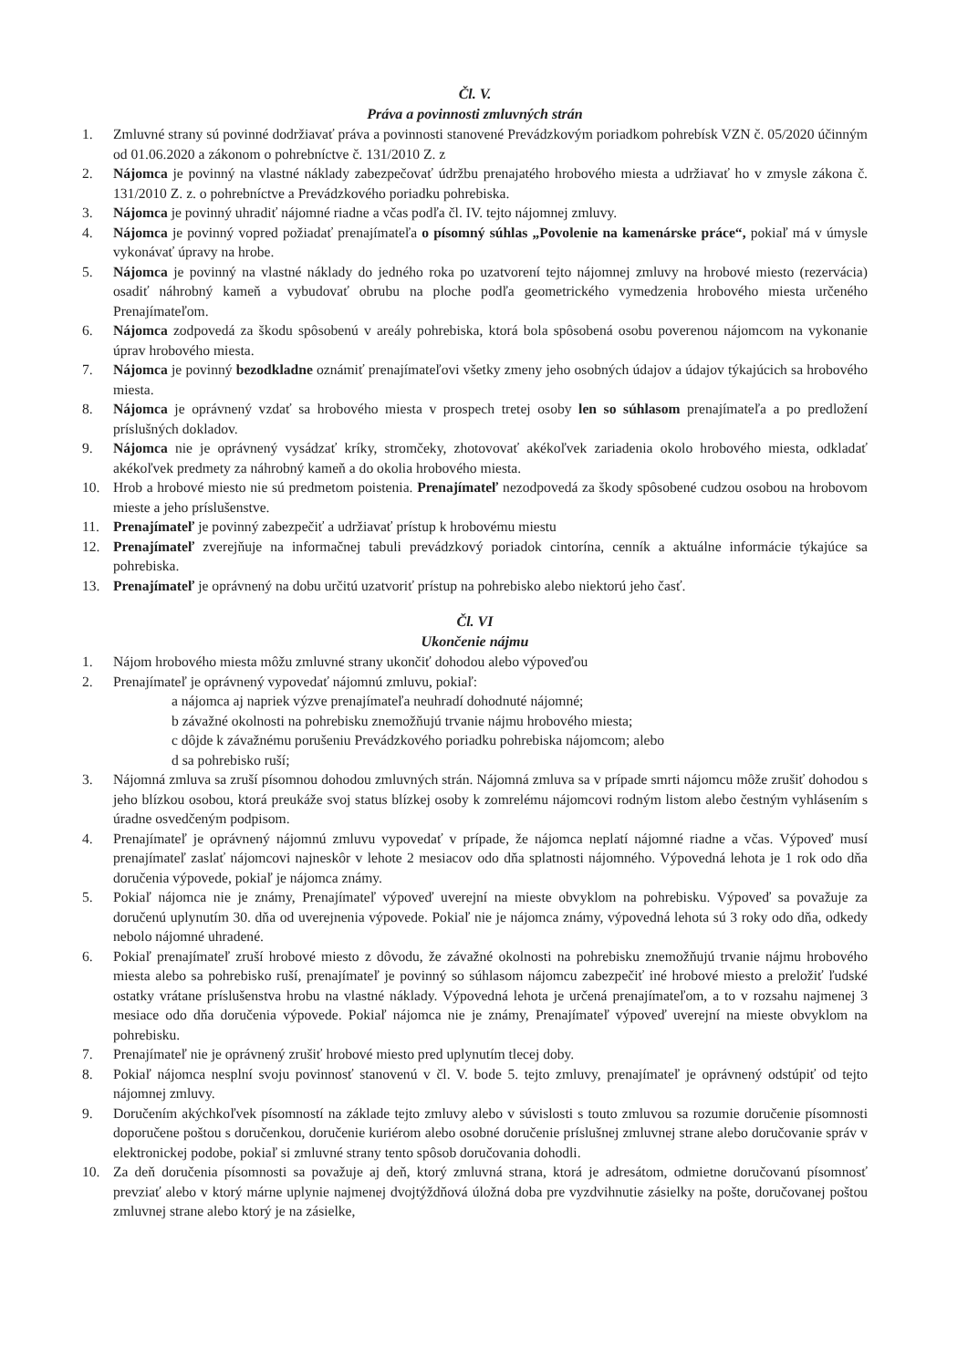Čl. V.
Práva a povinnosti zmluvných strán
1. Zmluvné strany sú povinné dodržiavať práva a povinnosti stanovené Prevádzkovým poriadkom pohrebísk VZN č. 05/2020 účinným od 01.06.2020 a zákonom o pohrebníctve č. 131/2010 Z. z
2. Nájomca je povinný na vlastné náklady zabezpečovať údržbu prenajatého hrobového miesta a udržiavať ho v zmysle zákona č. 131/2010 Z. z. o pohrebníctve a Prevádzkového poriadku pohrebiska.
3. Nájomca je povinný uhradiť nájomné riadne a včas podľa čl. IV. tejto nájomnej zmluvy.
4. Nájomca je povinný vopred požiadať prenajímateľa o písomný súhlas „Povolenie na kamenárske práce“, pokiaľ má v úmysle vykonávať úpravy na hrobe.
5. Nájomca je povinný na vlastné náklady do jedného roka po uzatvorení tejto nájomnej zmluvy na hrobové miesto (rezervácia) osadiť náhrobný kameň a vybudovať obrubu na ploche podľa geometrického vymedzenia hrobového miesta určeného Prenajímateľom.
6. Nájomca zodpovedá za škodu spôsobenú v areály pohrebiska, ktorá bola spôsobená osobu poverenou nájomcom na vykonanie úprav hrobového miesta.
7. Nájomca je povinný bezodkladne oznámiť prenajímateľovi všetky zmeny jeho osobných údajov a údajov týkajúcich sa hrobového miesta.
8. Nájomca je oprávnený vzdať sa hrobového miesta v prospech tretej osoby len so súhlasom prenajímateľa a po predložení príslušných dokladov.
9. Nájomca nie je oprávnený vysádzať kríky, stromčeky, zhotovovať akékoľvek zariadenia okolo hrobového miesta, odkladať akékoľvek predmety za náhrobný kameň a do okolia hrobového miesta.
10. Hrob a hrobové miesto nie sú predmetom poistenia. Prenajímateľ nezodpovedá za škody spôsobené cudzou osobou na hrobovom mieste a jeho príslušenstve.
11. Prenajímateľ je povinný zabezpečiť a udržiavať prístup k hrobovému miestu
12. Prenajímateľ zverejňuje na informačnej tabuli prevádzkový poriadok cintorína, cenník a aktuálne informácie týkajúce sa pohrebiska.
13. Prenajímateľ je oprávnený na dobu určitú uzatvoriť prístup na pohrebisko alebo niektorú jeho časť.
Čl. VI
Ukončenie nájmu
1. Nájom hrobového miesta môžu zmluvné strany ukončiť dohodou alebo výpoveďou
2. Prenajímateľ je oprávnený vypovedať nájomnú zmluvu, pokiaľ:
a nájomca aj napriek výzve prenajímateľa neuhradí dohodnuté nájomné;
b závažné okolnosti na pohrebisku znemožňujú trvanie nájmu hrobového miesta;
c dôjde k závažnému porušeniu Prevádzkového poriadku pohrebiska nájomcom; alebo
d sa pohrebisko ruší;
3. Nájomná zmluva sa zruší písomnou dohodou zmluvných strán. Nájomná zmluva sa v prípade smrti nájomcu môže zrušiť dohodou s jeho blízkou osobou, ktorá preukáže svoj status blízkej osoby k zomrelému nájomcovi rodným listom alebo čestným vyhlásením s úradne osvedčeným podpisom.
4. Prenajímateľ je oprávnený nájomnú zmluvu vypovedať v prípade, že nájomca neplatí nájomné riadne a včas. Výpoveď musí prenajímateľ zaslať nájomcovi najneskôr v lehote 2 mesiacov odo dňa splatnosti nájomného. Výpovedná lehota je 1 rok odo dňa doručenia výpovede, pokiaľ je nájomca známy.
5. Pokiaľ nájomca nie je známy, Prenajímateľ výpoveď uverejní na mieste obvyklom na pohrebisku. Výpoveď sa považuje za doručenú uplynutím 30. dňa od uverejnenia výpovede. Pokiaľ nie je nájomca známy, výpovedná lehota sú 3 roky odo dňa, odkedy nebolo nájomné uhradené.
6. Pokiaľ prenajímateľ zruší hrobové miesto z dôvodu, že závažné okolnosti na pohrebisku znemožňujú trvanie nájmu hrobového miesta alebo sa pohrebisko ruší, prenajímateľ je povinný so súhlasom nájomcu zabezpečiť iné hrobové miesto a preložiť ľudské ostatky vrátane príslušenstva hrobu na vlastné náklady. Výpovedná lehota je určená prenajímateľom, a to v rozsahu najmenej 3 mesiace odo dňa doručenia výpovede. Pokiaľ nájomca nie je známy, Prenajímateľ výpoveď uverejní na mieste obvyklom na pohrebisku.
7. Prenajímateľ nie je oprávnený zrušiť hrobové miesto pred uplynutím tlecej doby.
8. Pokiaľ nájomca nesplní svoju povinnosť stanovenú v čl. V. bode 5. tejto zmluvy, prenajímateľ je oprávnený odstúpiť od tejto nájomnej zmluvy.
9. Doručením akýchkoľvek písomností na základe tejto zmluvy alebo v súvislosti s touto zmluvou sa rozumie doručenie písomnosti doporučene poštou s doručenkou, doručenie kuriérom alebo osobné doručenie príslušnej zmluvnej strane alebo doručovanie správ v elektronickej podobe, pokiaľ si zmluvné strany tento spôsob doručovania dohodli.
10. Za deň doručenia písomnosti sa považuje aj deň, ktorý zmluvná strana, ktorá je adresátom, odmietne doručovanú písomnosť prevziať alebo v ktorý márne uplynie najmenej dvojtýždňová úložná doba pre vyzdvihnutie zásielky na pošte, doručovanej poštou zmluvnej strane alebo ktorý je na zásielke,